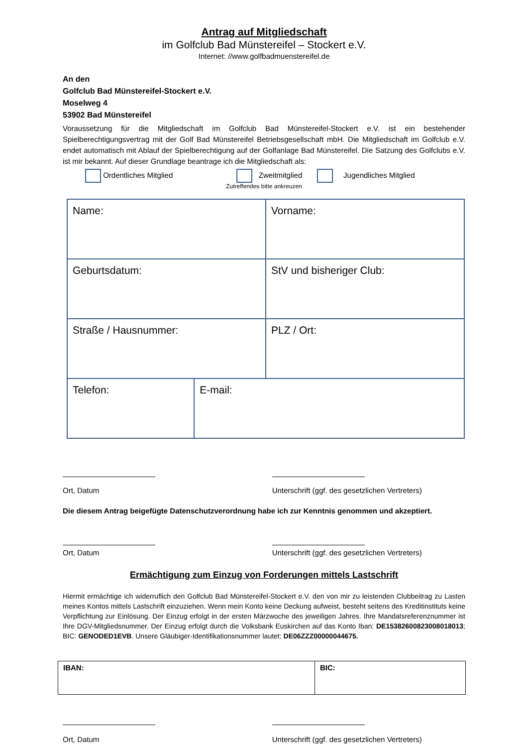Antrag auf Mitgliedschaft
im Golfclub Bad Münstereifel – Stockert e.V.
Internet: //www.golfbadmuenstereifel.de
An den
Golfclub Bad Münstereifel-Stockert e.V.
Moselweg 4
53902 Bad Münstereifel
Voraussetzung für die Mitgliedschaft im Golfclub Bad Münstereifel-Stockert e.V. ist ein bestehender Spielberechtigungsvertrag mit der Golf Bad Münstereifel Betriebsgesellschaft mbH. Die Mitgliedschaft im Golfclub e.V. endet automatisch mit Ablauf der Spielberechtigung auf der Golfanlage Bad Münstereifel. Die Satzung des Golfclubs e.V. ist mir bekannt. Auf dieser Grundlage beantrage ich die Mitgliedschaft als:
Ordentliches Mitglied Zweitmitglied Jugendliches Mitglied
Zutreffendes bitte ankreuzen
| Name: | | Vorname: |
| Geburtsdatum: | | StV und bisheriger Club: |
| Straße / Hausnummer: | | PLZ / Ort: |
| Telefon: | E-mail: | |
Ort, Datum Unterschrift (ggf. des gesetzlichen Vertreters)
Die diesem Antrag beigefügte Datenschutzverordnung habe ich zur Kenntnis genommen und akzeptiert.
Ort, Datum Unterschrift (ggf. des gesetzlichen Vertreters)
Ermächtigung zum Einzug von Forderungen mittels Lastschrift
Hiermit ermächtige ich widerruflich den Golfclub Bad Münstereifel-Stockert e.V. den von mir zu leistenden Clubbeitrag zu Lasten meines Kontos mittels Lastschrift einzuziehen. Wenn mein Konto keine Deckung aufweist, besteht seitens des Kreditinstituts keine Verpflichtung zur Einlösung. Der Einzug erfolgt in der ersten Märzwoche des jeweiligen Jahres. Ihre Mandatsreferenznummer ist Ihre DGV-Mitgliedsnummer. Der Einzug erfolgt durch die Volksbank Euskirchen auf das Konto Iban: DE15382600823008018013; BIC: GENODED1EVB. Unsere Gläubiger-Identifikationsnummer lautet: DE06ZZZ00000044675.
| IBAN: | BIC: |
Ort, Datum Unterschrift (ggf. des gesetzlichen Vertreters)